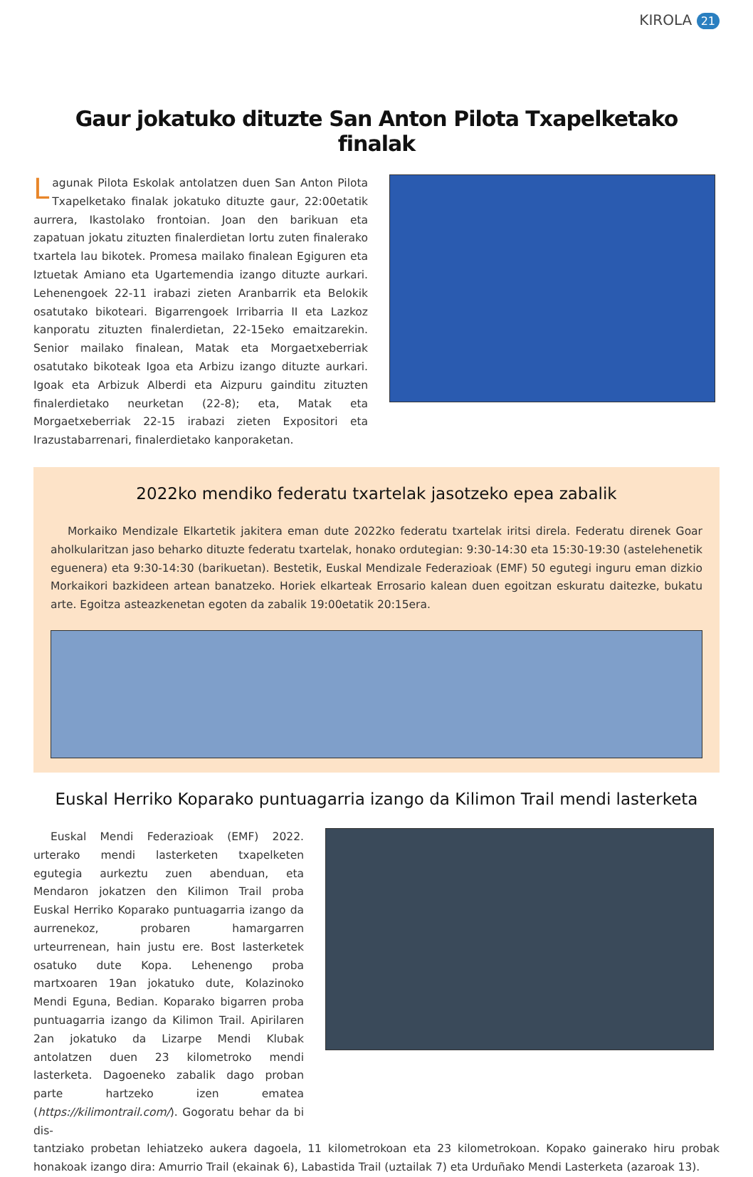KIROLA 21
Gaur jokatuko dituzte San Anton Pilota Txapelketako finalak
Lagunak Pilota Eskolak antolatzen duen San Anton Pilota Txapelketako finalak jokatuko dituzte gaur, 22:00etatik aurrera, Ikastolako frontoian. Joan den barikuan eta zapatuan jokatu zituzten finalerdietan lortu zuten finalerako txartela lau bikotek. Promesa mailako finalean Egiguren eta Iztuetak Amiano eta Ugartemendia izango dituzte aurkari. Lehenengoek 22-11 irabazi zieten Aranbarrik eta Belokik osatutako bikoteari. Bigarrengoek Irribarria II eta Lazkoz kanporatu zituzten finalerdietan, 22-15eko emaitzarekin. Senior mailako finalean, Matak eta Morgaetxeberriak osatutako bikoteak Igoa eta Arbizu izango dituzte aurkari. Igoak eta Arbizuk Alberdi eta Aizpuru gainditu zituzten finalerdietako neurketan (22-8); eta, Matak eta Morgaetxeberriak 22-15 irabazi zieten Expositori eta Irazustabarrenari, finalerdietako kanporaketan.
2022ko mendiko federatu txartelak jasotzeko epea zabalik
Morkaiko Mendizale Elkartetik jakitera eman dute 2022ko federatu txartelak iritsi direla. Federatu direnek Goar aholkularitzan jaso beharko dituzte federatu txartelak, honako ordutegian: 9:30-14:30 eta 15:30-19:30 (astelehenetik eguenera) eta 9:30-14:30 (barikuetan). Bestetik, Euskal Mendizale Federazioak (EMF) 50 egutegi inguru eman dizkio Morkaikori bazkideen artean banatzeko. Horiek elkarteak Errosario kalean duen egoitzan eskuratu daitezke, bukatu arte. Egoitza asteazkenetan egoten da zabalik 19:00etatik 20:15era.
Euskal Herriko Koparako puntuagarria izango da Kilimon Trail mendi lasterketa
Euskal Mendi Federazioak (EMF) 2022. urterako mendi lasterketen txapelketen egutegia aurkeztu zuen abenduan, eta Mendaron jokatzen den Kilimon Trail proba Euskal Herriko Koparako puntuagarria izango da aurrenekoz, probaren hamargarren urteurrenean, hain justu ere. Bost lasterketek osatuko dute Kopa. Lehenengo proba martxoaren 19an jokatuko dute, Kolazinoko Mendi Eguna, Bedian. Koparako bigarren proba puntuagarria izango da Kilimon Trail. Apirilaren 2an jokatuko da Lizarpe Mendi Klubak antolatzen duen 23 kilometroko mendi lasterketa. Dagoeneko zabalik dago proban parte hartzeko izen ematea (https://kilimontrail.com/). Gogoratu behar da bi dis-
tantziako probetan lehiatzeko aukera dagoela, 11 kilometrokoan eta 23 kilometrokoan. Kopako gainerako hiru probak honakoak izango dira: Amurrio Trail (ekainak 6), Labastida Trail (uztailak 7) eta Urduñako Mendi Lasterketa (azaroak 13).